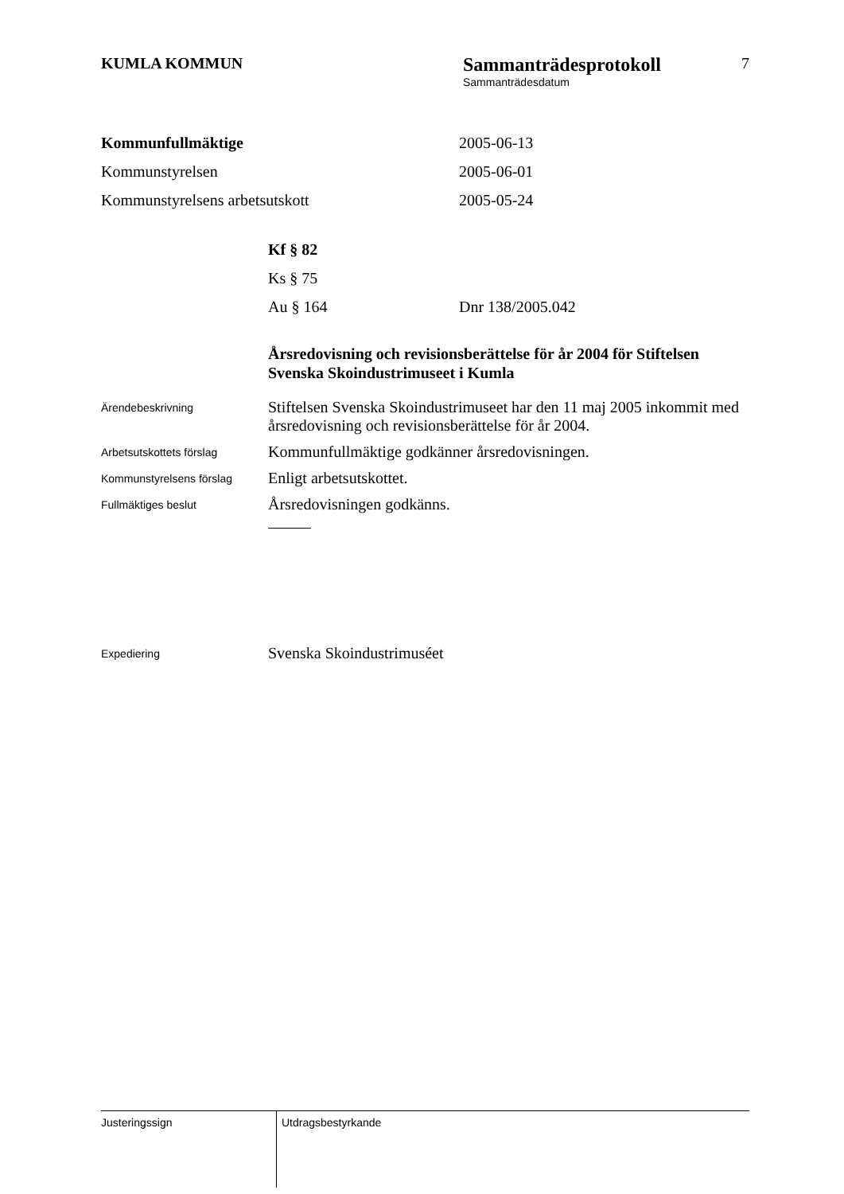KUMLA KOMMUN
Sammanträdesprotokoll
Sammanträdesdatum
7
Kommunfullmäktige 2005-06-13
Kommunstyrelsen 2005-06-01
Kommunstyrelsens arbetsutskott 2005-05-24
Kf § 82
Ks § 75
Au § 164 Dnr 138/2005.042
Årsredovisning och revisionsberättelse för år 2004 för Stiftelsen Svenska Skoindustrimuseet i Kumla
Ärendebeskrivning
Stiftelsen Svenska Skoindustrimuseet har den 11 maj 2005 inkommit med årsredovisning och revisionsberättelse för år 2004.
Arbetsutskottets förslag
Kommunfullmäktige godkänner årsredovisningen.
Kommunstyrelsens förslag
Enligt arbetsutskottet.
Fullmäktiges beslut
Årsredovisningen godkänns.
Expediering
Svenska Skoindustrimuséet
Justeringssign
Utdragsbestyrkande